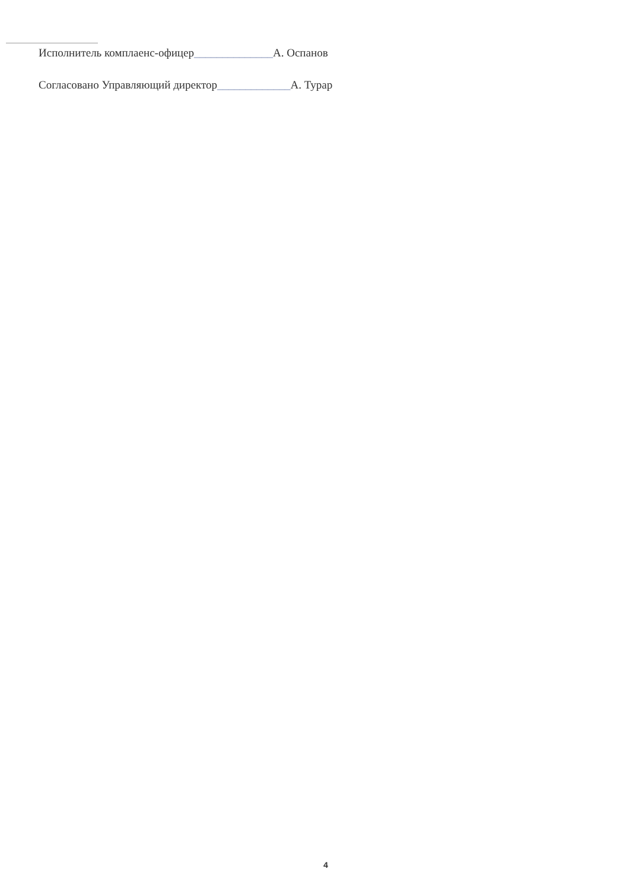Исполнитель комплаенс-офицер______________А. Оспанов
Согласовано Управляющий директор_____________А. Турар
4